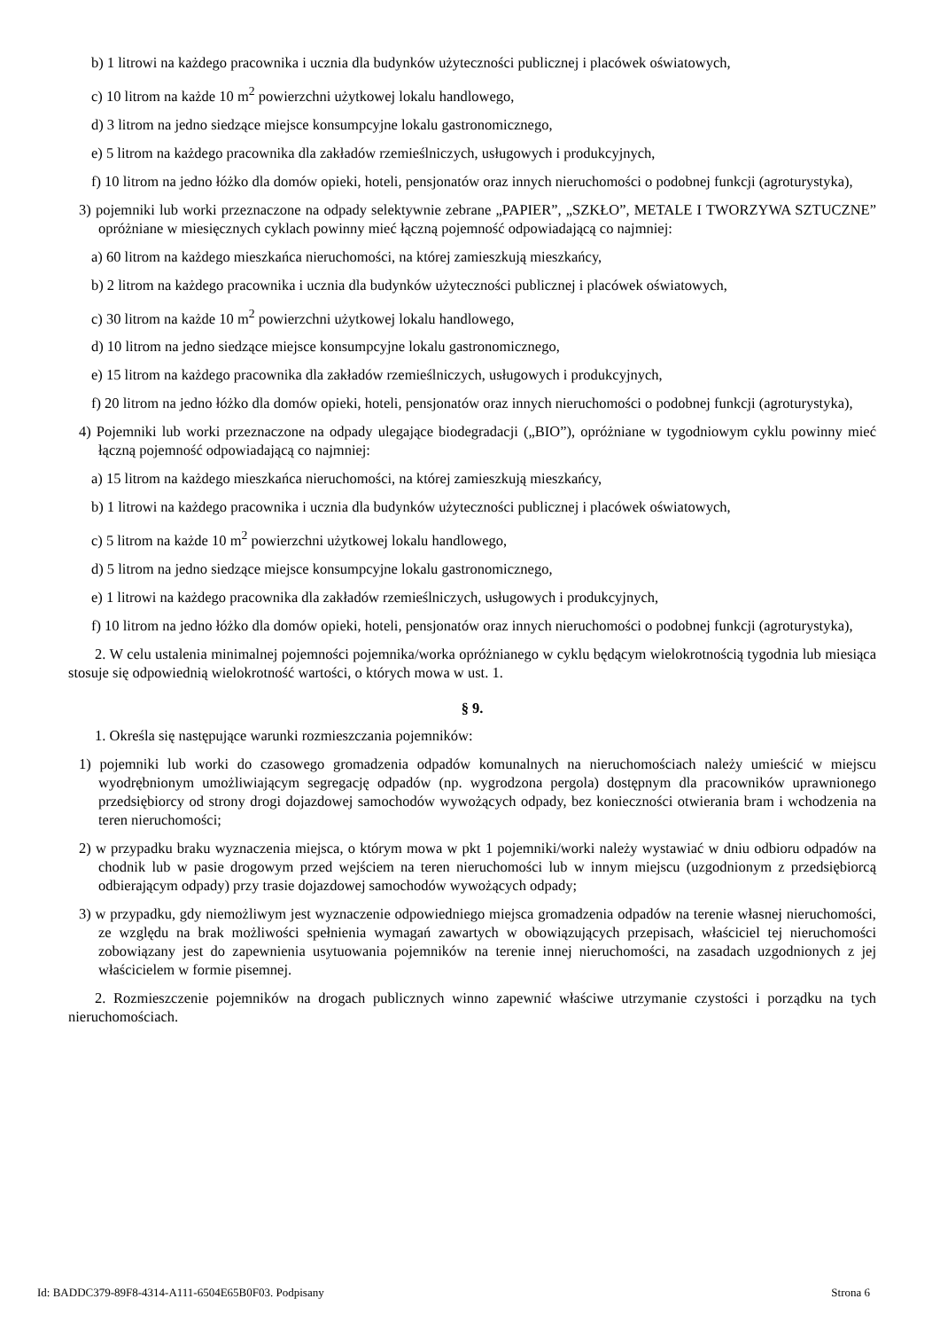b) 1 litrowi na każdego pracownika i ucznia dla budynków użyteczności publicznej i placówek oświatowych,
c) 10 litrom na każde 10 m<sup>2</sup> powierzchni użytkowej lokalu handlowego,
d) 3 litrom na jedno siedzące miejsce konsumpcyjne lokalu gastronomicznego,
e) 5 litrom na każdego pracownika dla zakładów rzemieślniczych, usługowych i produkcyjnych,
f) 10 litrom na jedno łóżko dla domów opieki, hoteli, pensjonatów oraz innych nieruchomości o podobnej funkcji (agroturystyka),
3) pojemniki lub worki przeznaczone na odpady selektywnie zebrane „PAPIER”, „SZKŁO”, METALE I TWORZYWA SZTUCZNE” opróżniane w miesięcznych cyklach powinny mieć łączną pojemność odpowiadającą co najmniej:
a) 60 litrom na każdego mieszkańca nieruchomości, na której zamieszkują mieszkańcy,
b) 2 litrom na każdego pracownika i ucznia dla budynków użyteczności publicznej i placówek oświatowych,
c) 30 litrom na każde 10 m<sup>2</sup> powierzchni użytkowej lokalu handlowego,
d) 10 litrom na jedno siedzące miejsce konsumpcyjne lokalu gastronomicznego,
e) 15 litrom na każdego pracownika dla zakładów rzemieślniczych, usługowych i produkcyjnych,
f) 20 litrom na jedno łóżko dla domów opieki, hoteli, pensjonatów oraz innych nieruchomości o podobnej funkcji (agroturystyka),
4) Pojemniki lub worki przeznaczone na odpady ulegające biodegradacji („BIO”), opróżniane w tygodniowym cyklu powinny mieć łączną pojemność odpowiadającą co najmniej:
a) 15 litrom na każdego mieszkańca nieruchomości, na której zamieszkują mieszkańcy,
b) 1 litrowi na każdego pracownika i ucznia dla budynków użyteczności publicznej i placówek oświatowych,
c) 5 litrom na każde 10 m<sup>2</sup> powierzchni użytkowej lokalu handlowego,
d) 5 litrom na jedno siedzące miejsce konsumpcyjne lokalu gastronomicznego,
e) 1 litrowi na każdego pracownika dla zakładów rzemieślniczych, usługowych i produkcyjnych,
f) 10 litrom na jedno łóżko dla domów opieki, hoteli, pensjonatów oraz innych nieruchomości o podobnej funkcji (agroturystyka),
2. W celu ustalenia minimalnej pojemności pojemnika/worka opróżnianego w cyklu będącym wielokrotnością tygodnia lub miesiąca stosuje się odpowiednią wielokrotność wartości, o których mowa w ust. 1.
§ 9.
1. Określa się następujące warunki rozmieszczania pojemników:
1) pojemniki lub worki do czasowego gromadzenia odpadów komunalnych na nieruchomościach należy umieścić w miejscu wyodrębnionym umożliwiającym segregację odpadów (np. wygrodzona pergola) dostępnym dla pracowników uprawnionego przedsiębiorcy od strony drogi dojazdowej samochodów wywożących odpady, bez konieczności otwierania bram i wchodzenia na teren nieruchomości;
2) w przypadku braku wyznaczenia miejsca, o którym mowa w pkt 1 pojemniki/worki należy wystawiać w dniu odbioru odpadów na chodnik lub w pasie drogowym przed wejściem na teren nieruchomości lub w innym miejscu (uzgodnionym z przedsiębiorcą odbierającym odpady) przy trasie dojazdowej samochodów wywożących odpady;
3) w przypadku, gdy niemożliwym jest wyznaczenie odpowiedniego miejsca gromadzenia odpadów na terenie własnej nieruchomości, ze względu na brak możliwości spełnienia wymagań zawartych w obowiązujących przepisach, właściciel tej nieruchomości zobowiązany jest do zapewnienia usytuowania pojemników na terenie innej nieruchomości, na zasadach uzgodnionych z jej właścicielem w formie pisemnej.
2. Rozmieszczenie pojemników na drogach publicznych winno zapewnić właściwe utrzymanie czystości i porządku na tych nieruchomościach.
Id: BADDC379-89F8-4314-A111-6504E65B0F03. Podpisany Strona 6